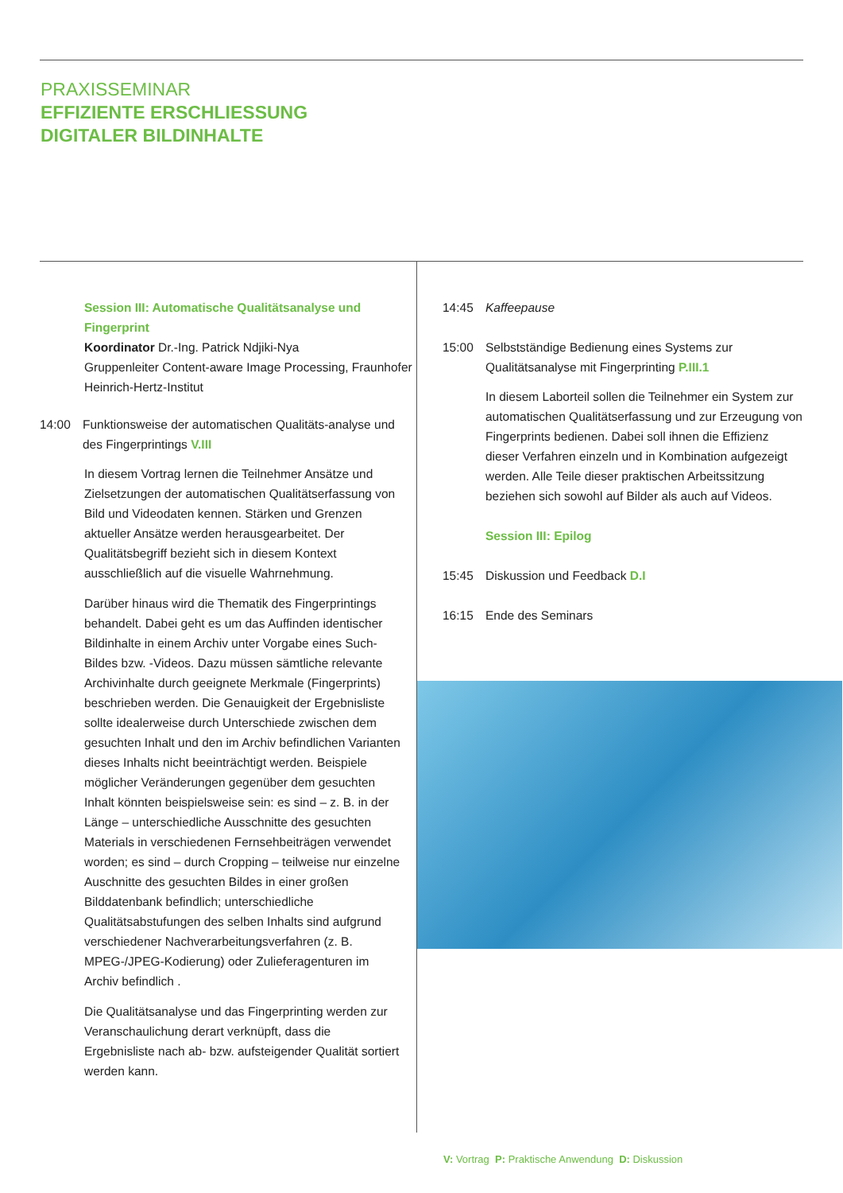PRAXISSEMINAR
EFFIZIENTE ERSCHLIESSUNG
DIGITALER BILDINHALTE
Session III: Automatische Qualitätsanalyse und Fingerprint
Koordinator Dr.-Ing. Patrick Ndjiki-Nya
Gruppenleiter Content-aware Image Processing, Fraunhofer Heinrich-Hertz-Institut
14:00 Funktionsweise der automatischen Qualitäts-analyse und des Fingerprintings V.III
In diesem Vortrag lernen die Teilnehmer Ansätze und Zielsetzungen der automatischen Qualitätserfassung von Bild und Videodaten kennen. Stärken und Grenzen aktueller Ansätze werden herausgearbeitet. Der Qualitätsbegriff bezieht sich in diesem Kontext ausschließlich auf die visuelle Wahrnehmung.
Darüber hinaus wird die Thematik des Fingerprintings behandelt. Dabei geht es um das Auffinden identischer Bildinhalte in einem Archiv unter Vorgabe eines Such-Bildes bzw. -Videos. Dazu müssen sämtliche relevante Archivinhalte durch geeignete Merkmale (Fingerprints) beschrieben werden. Die Genauigkeit der Ergebnisliste sollte idealerweise durch Unterschiede zwischen dem gesuchten Inhalt und den im Archiv befindlichen Varianten dieses Inhalts nicht beeinträchtigt werden. Beispiele möglicher Veränderungen gegenüber dem gesuchten Inhalt könnten beispielsweise sein: es sind – z. B. in der Länge – unterschiedliche Ausschnitte des gesuchten Materials in verschiedenen Fernsehbeiträgen verwendet worden; es sind – durch Cropping – teilweise nur einzelne Auschnitte des gesuchten Bildes in einer großen Bilddatenbank befindlich; unterschiedliche Qualitätsabstufungen des selben Inhalts sind aufgrund verschiedener Nachverarbeitungsverfahren (z. B. MPEG-/JPEG-Kodierung) oder Zulieferagenturen im Archiv befindlich .
Die Qualitätsanalyse und das Fingerprinting werden zur Veranschaulichung derart verknüpft, dass die Ergebnisliste nach ab- bzw. aufsteigender Qualität sortiert werden kann.
14:45 Kaffeepause
15:00 Selbstständige Bedienung eines Systems zur Qualitätsanalyse mit Fingerprinting P.III.1
In diesem Laborteil sollen die Teilnehmer ein System zur automatischen Qualitätserfassung und zur Erzeugung von Fingerprints bedienen. Dabei soll ihnen die Effizienz dieser Verfahren einzeln und in Kombination aufgezeigt werden. Alle Teile dieser praktischen Arbeitssitzung beziehen sich sowohl auf Bilder als auch auf Videos.
Session III: Epilog
15:45 Diskussion und Feedback D.I
16:15 Ende des Seminars
V: Vortrag P: Praktische Anwendung D: Diskussion